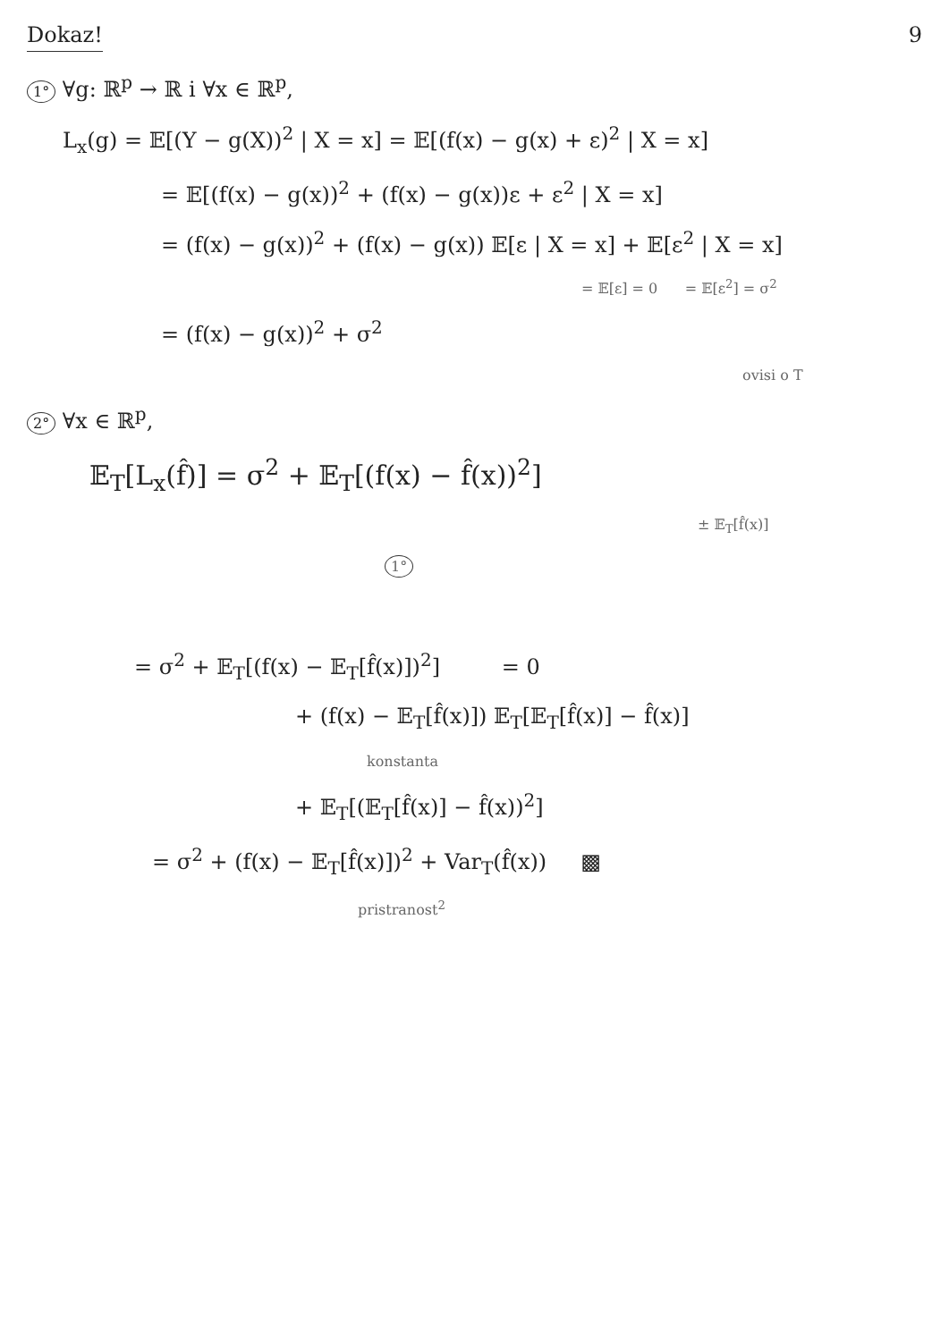Dokaz! 9
1° ∀g: ℝ<sup>p</sup> → ℝ i ∀x ∈ ℝ<sup>p</sup>,
L<sub>x</sub>(g) = 𝔼[(Y − g(X))<sup>2</sup> | X = x] = 𝔼[(f(x) − g(x) + ε)<sup>2</sup> | X = x]
= 𝔼[(f(x) − g(x))<sup>2</sup> + (f(x) − g(x))ε + ε<sup>2</sup> | X = x]
= (f(x) − g(x))<sup>2</sup> + (f(x) − g(x)) 𝔼[ε | X = x] + 𝔼[ε<sup>2</sup> | X = x]
= 𝔼[ε] = 0 = 𝔼[ε<sup>2</sup>] = σ<sup>2</sup>
= (f(x) − g(x))<sup>2</sup> + σ<sup>2</sup>
ovisi o T
2° ∀x ∈ ℝ<sup>p</sup>,
𝔼<sub>T</sub>[L<sub>x</sub>(f̂)] = σ<sup>2</sup> + 𝔼<sub>T</sub>[(f(x) − f̂(x))<sup>2</sup>]
± 𝔼<sub>T</sub>[f̂(x)]
1°
= σ<sup>2</sup> + 𝔼<sub>T</sub>[(f(x) − 𝔼<sub>T</sub>[f̂(x)])<sup>2</sup>] = 0
+ (f(x) − 𝔼<sub>T</sub>[f̂(x)]) 𝔼<sub>T</sub>[𝔼<sub>T</sub>[f̂(x)] − f̂(x)]
konstanta
+ 𝔼<sub>T</sub>[(𝔼<sub>T</sub>[f̂(x)] − f̂(x))<sup>2</sup>]
= σ<sup>2</sup> + (f(x) − 𝔼<sub>T</sub>[f̂(x)])<sup>2</sup> + Var<sub>T</sub>(f̂(x)) ▩
pristranost<sup>2</sup>